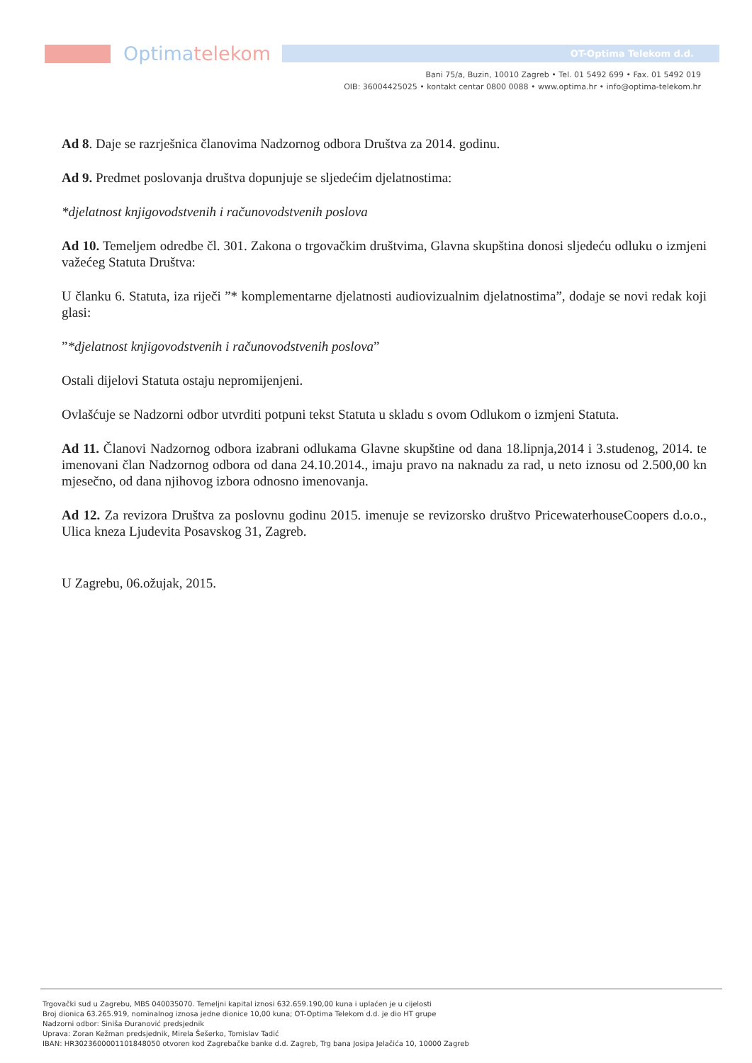Optimatelekom
OT-Optima Telekom d.d.
Bani 75/a, Buzin, 10010 Zagreb • Tel. 01 5492 699 • Fax. 01 5492 019
OIB: 36004425025 • kontakt centar 0800 0088 • www.optima.hr • info@optima-telekom.hr
Ad 8. Daje se razrješnica članovima Nadzornog odbora Društva za 2014. godinu.
Ad 9. Predmet poslovanja društva dopunjuje se sljedećim djelatnostima:
*djelatnost knjigovodstvenih i računovodstvenih poslova
Ad 10. Temeljem odredbe čl. 301. Zakona o trgovačkim društvima, Glavna skupština donosi sljedeću odluku o izmjeni važećeg Statuta Društva:
U članku 6. Statuta, iza riječi ”* komplementarne djelatnosti audiovizualnim djelatnostima”, dodaje se novi redak koji glasi:
”*djelatnost knjigovodstvenih i računovodstvenih poslova”
Ostali dijelovi Statuta ostaju nepromijenjeni.
Ovlašćuje se Nadzorni odbor utvrditi potpuni tekst Statuta u skladu s ovom Odlukom o izmjeni Statuta.
Ad 11. Članovi Nadzornog odbora izabrani odlukama Glavne skupštine od dana 18.lipnja,2014 i 3.studenog, 2014. te imenovani član Nadzornog odbora od dana 24.10.2014., imaju pravo na naknadu za rad, u neto iznosu od 2.500,00 kn mjesečno, od dana njihovog izbora odnosno imenovanja.
Ad 12. Za revizora Društva za poslovnu godinu 2015. imenuje se revizorsko društvo PricewaterhouseCoopers d.o.o., Ulica kneza Ljudevita Posavskog 31, Zagreb.
U Zagrebu, 06.ožujak, 2015.
Trgovački sud u Zagrebu, MBS 040035070. Temeljni kapital iznosi 632.659.190,00 kuna i uplaćen je u cijelosti
Broj dionica 63.265.919, nominalnog iznosa jedne dionice 10,00 kuna; OT-Optima Telekom d.d. je dio HT grupe
Nadzorni odbor: Siniša Đuranović predsjednik
Uprava: Zoran Kežman predsjednik, Mirela Šešerko, Tomislav Tadić
IBAN: HR3023600001101848050 otvoren kod Zagrebačke banke d.d. Zagreb, Trg bana Josipa Jelačića 10, 10000 Zagreb